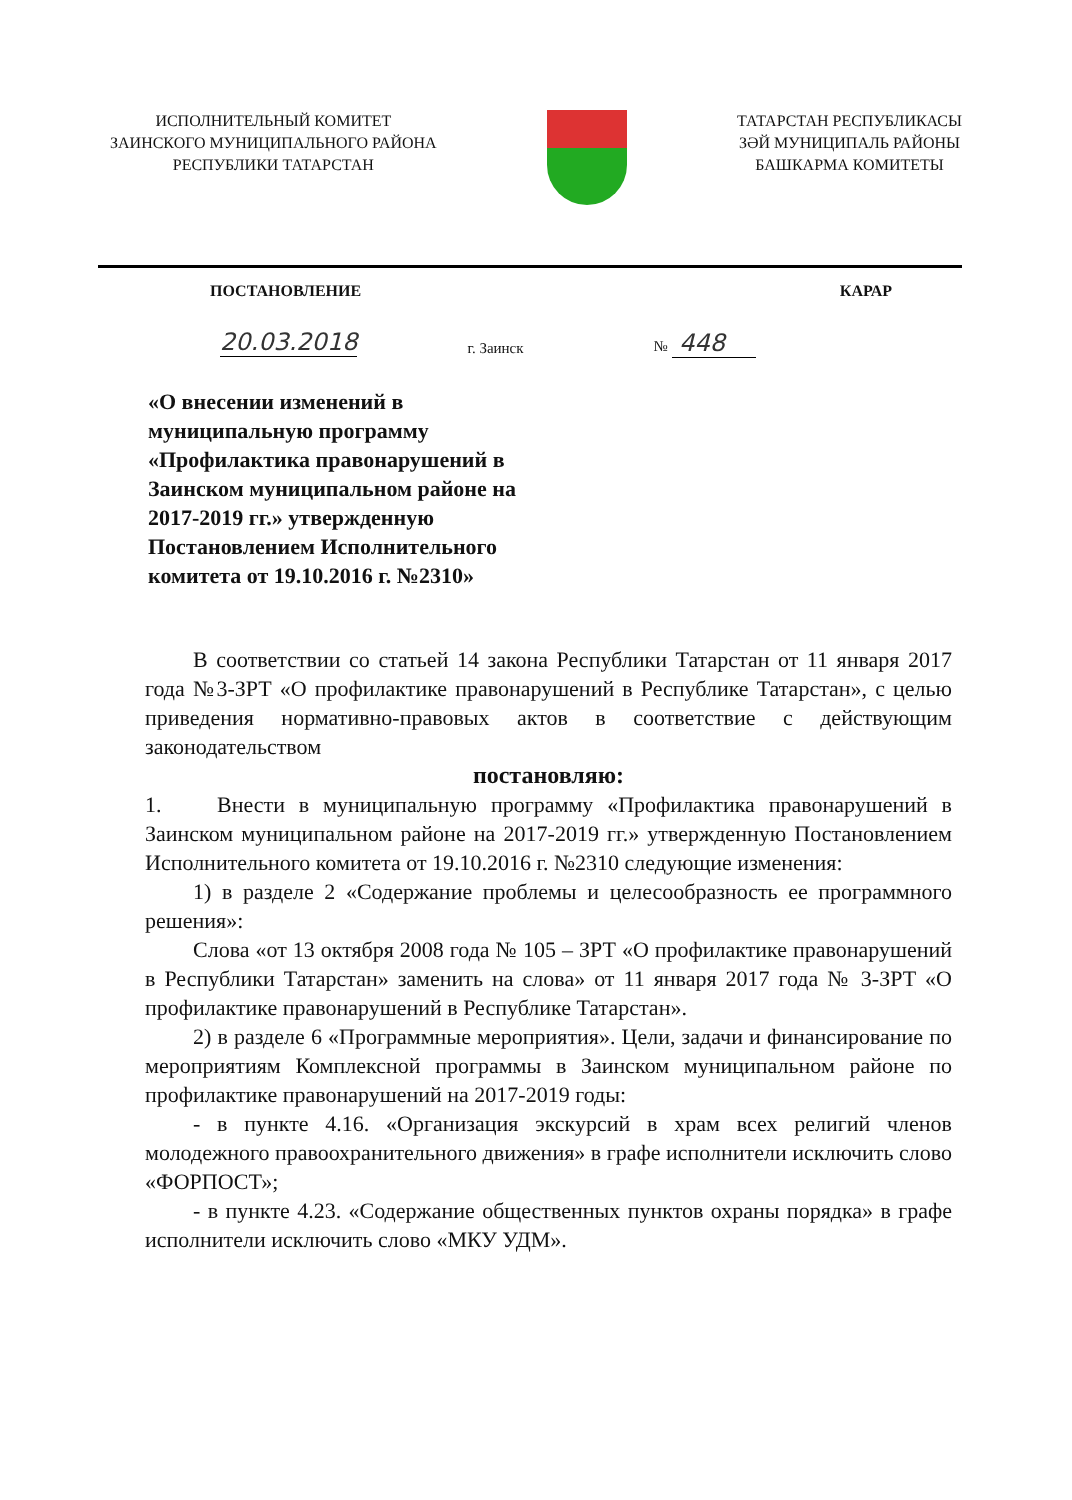ИСПОЛНИТЕЛЬНЫЙ КОМИТЕТ
ЗАИНСКОГО МУНИЦИПАЛЬНОГО РАЙОНА
РЕСПУБЛИКИ ТАТАРСТАН
ТАТАРСТАН РЕСПУБЛИКАСЫ
ЗӘЙ МУНИЦИПАЛЬ РАЙОНЫ
БАШКАРМА КОМИТЕТЫ
ПОСТАНОВЛЕНИЕ КАРАР
20.03.2018 г. Заинск № 448
«О внесении изменений в муниципальную программу «Профилактика правонарушений в Заинском муниципальном районе на 2017-2019 гг.» утвержденную Постановлением Исполнительного комитета от 19.10.2016 г. №2310»
В соответствии со статьей 14 закона Республики Татарстан от 11 января 2017 года №3-ЗРТ «О профилактике правонарушений в Республике Татарстан», с целью приведения нормативно-правовых актов в соответствие с действующим законодательством
постановляю:
1. Внести в муниципальную программу «Профилактика правонарушений в Заинском муниципальном районе на 2017-2019 гг.» утвержденную Постановлением Исполнительного комитета от 19.10.2016 г. №2310 следующие изменения:
1) в разделе 2 «Содержание проблемы и целесообразность ее программного решения»:
Слова «от 13 октября 2008 года № 105 – ЗРТ «О профилактике правонарушений в Республики Татарстан» заменить на слова» от 11 января 2017 года № 3-ЗРТ «О профилактике правонарушений в Республике Татарстан».
2) в разделе 6 «Программные мероприятия». Цели, задачи и финансирование по мероприятиям Комплексной программы в Заинском муниципальном районе по профилактике правонарушений на 2017-2019 годы:
- в пункте 4.16. «Организация экскурсий в храм всех религий членов молодежного правоохранительного движения» в графе исполнители исключить слово «ФОРПОСТ»;
- в пункте 4.23. «Содержание общественных пунктов охраны порядка» в графе исполнители исключить слово «МКУ УДМ».